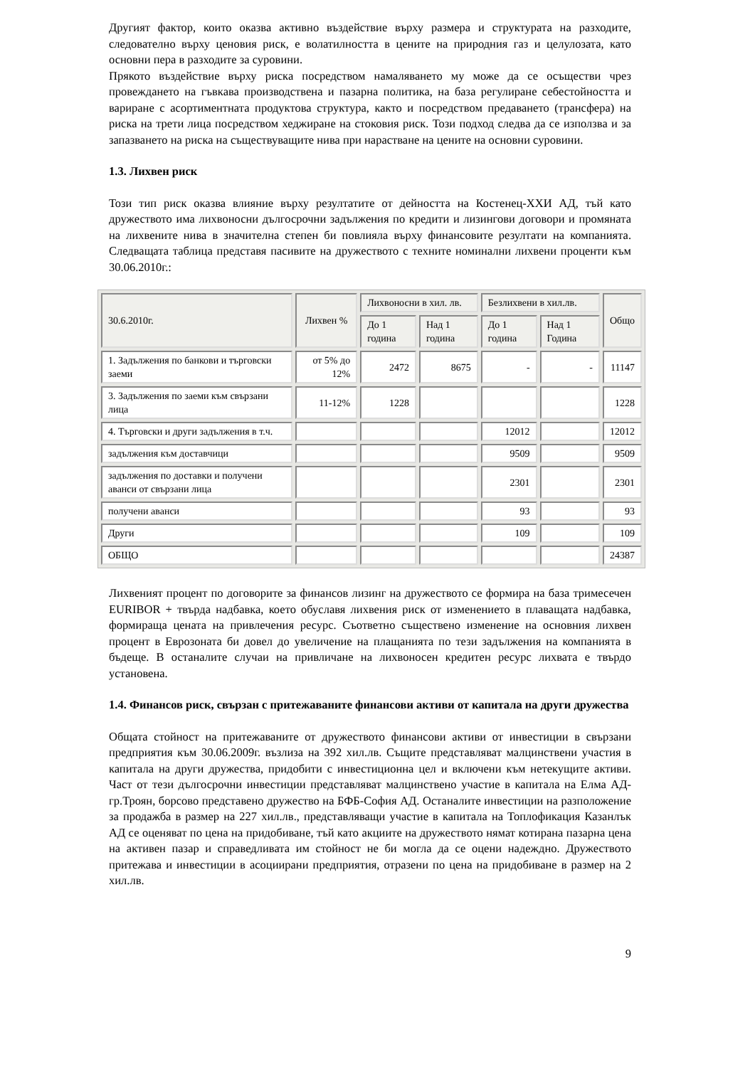Другият фактор, които оказва активно въздействие върху размера и структурата на разходите, следователно върху ценовия риск, е волатилността в цените на природния газ и целулозата, като основни пера в разходите за суровини.
Прякото въздействие върху риска посредством намаляването му може да се осъществи чрез провеждането на гъвкава производствена и пазарна политика, на база регулиране себестойността и вариране с асортиментната продуктова структура, както и посредством предаването (трансфера) на риска на трети лица посредством хеджиране на стоковия риск. Този подход следва да се използва и за запазването на риска на съществуващите нива при нарастване на цените на основни суровини.
1.3. Лихвен риск
Този тип риск оказва влияние върху резултатите от дейността на Костенец-ХХИ АД, тъй като дружеството има лихвоносни дългосрочни задължения по кредити и лизингови договори и промяната на лихвените нива в значителна степен би повлияла върху финансовите резултати на компанията. Следващата таблица представя пасивите на дружеството с техните номинални лихвени проценти към 30.06.2010г.:
| 30.6.2010г. | Лихвен % | Лихвоносни в хил. лв. | | Безлихвени в хил.лв. | | Общо |
| --- | --- | --- | --- | --- | --- | --- |
| | | До 1 година | Над 1 година | До 1 година | Над 1 Година | |
| 1. Задължения по банкови и търговски заеми | от 5% до 12% | 2472 | 8675 | - | - | 11147 |
| 3. Задължения по заеми към свързани лица | 11-12% | 1228 | | | | 1228 |
| 4. Търговски и други задължения в т.ч. | | | | 12012 | | 12012 |
| задължения към доставчици | | | | 9509 | | 9509 |
| задължения по доставки и получени аванси от свързани лица | | | | 2301 | | 2301 |
| получени аванси | | | | 93 | | 93 |
| Други | | | | 109 | | 109 |
| ОБЩО | | | | | | 24387 |
Лихвеният процент по договорите за финансов лизинг на дружеството се формира на база тримесечен EURIBOR + твърда надбавка, което обуславя лихвения риск от изменението в плаващата надбавка, формираща цената на привлечения ресурс. Съответно съществено изменение на основния лихвен процент в Еврозоната би довел до увеличение на плащанията по тези задължения на компанията в бъдеще. В останалите случаи на привличане на лихвоносен кредитен ресурс лихвата е твърдо установена.
1.4. Финансов риск, свързан с притежаваните финансови активи от капитала на други дружества
Общата стойност на притежаваните от дружеството финансови активи от инвестиции в свързани предприятия към 30.06.2009г. възлиза на 392 хил.лв. Същите представляват малцинствени участия в капитала на други дружества, придобити с инвестиционна цел и включени към нетекущите активи. Част от тези дългосрочни инвестиции представляват малцинствено участие в капитала на Елма АД-гр.Троян, борсово представено дружество на БФБ-София АД. Останалите инвестиции на разположение за продажба в размер на 227 хил.лв., представляващи участие в капитала на Топлофикация Казанлък АД се оценяват по цена на придобиване, тъй като акциите на дружеството нямат котирана пазарна цена на активен пазар и справедливата им стойност не би могла да се оцени надеждно. Дружеството притежава и инвестиции в асоциирани предприятия, отразени по цена на придобиване в размер на 2 хил.лв.
9